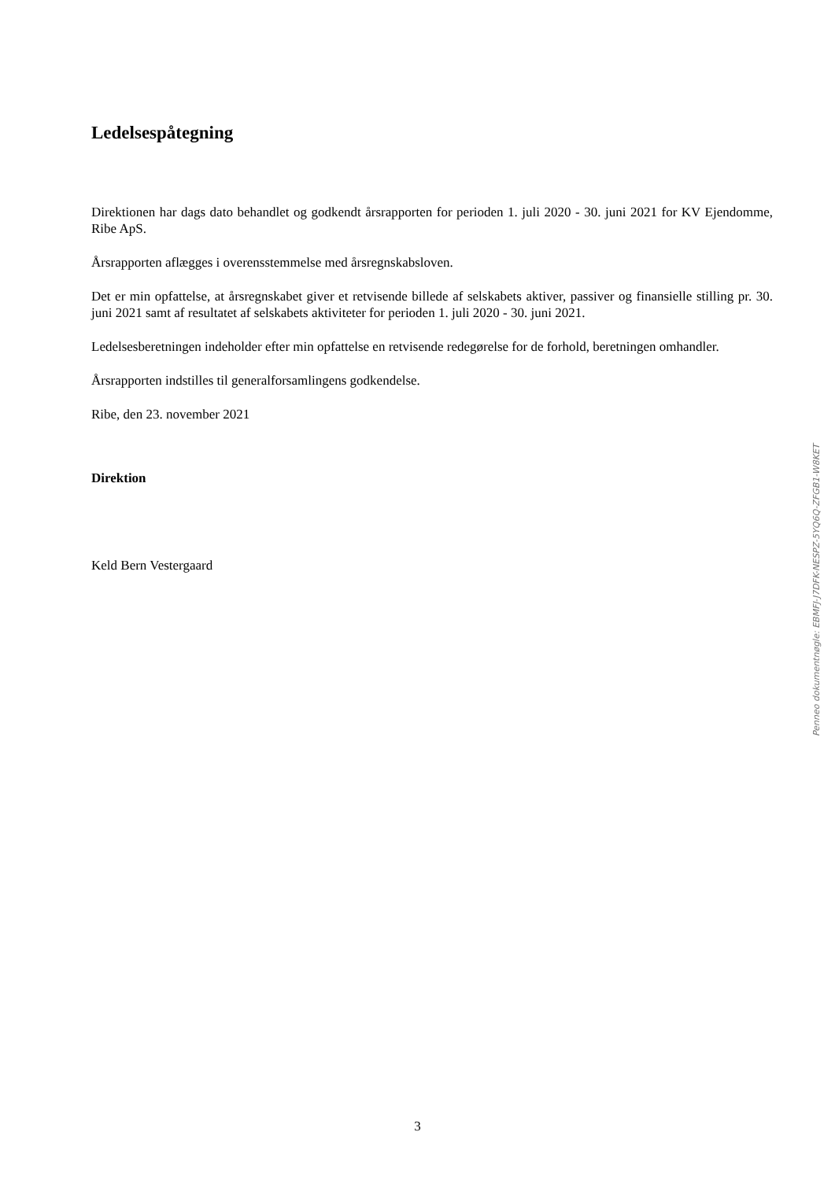Ledelsespåtegning
Direktionen har dags dato behandlet og godkendt årsrapporten for perioden 1. juli 2020 - 30. juni 2021 for KV Ejendomme, Ribe ApS.
Årsrapporten aflægges i overensstemmelse med årsregnskabsloven.
Det er min opfattelse, at årsregnskabet giver et retvisende billede af selskabets aktiver, passiver og finansielle stilling pr. 30. juni 2021 samt af resultatet af selskabets aktiviteter for perioden 1. juli 2020 - 30. juni 2021.
Ledelsesberetningen indeholder efter min opfattelse en retvisende redegørelse for de forhold, beretningen omhandler.
Årsrapporten indstilles til generalforsamlingens godkendelse.
Ribe, den 23. november 2021
Direktion
Keld Bern Vestergaard
Penneo dokumentnøgle: EBMFJ-J7DFK-NESPZ-5YQ6Q-ZFGB1-W8KET
3